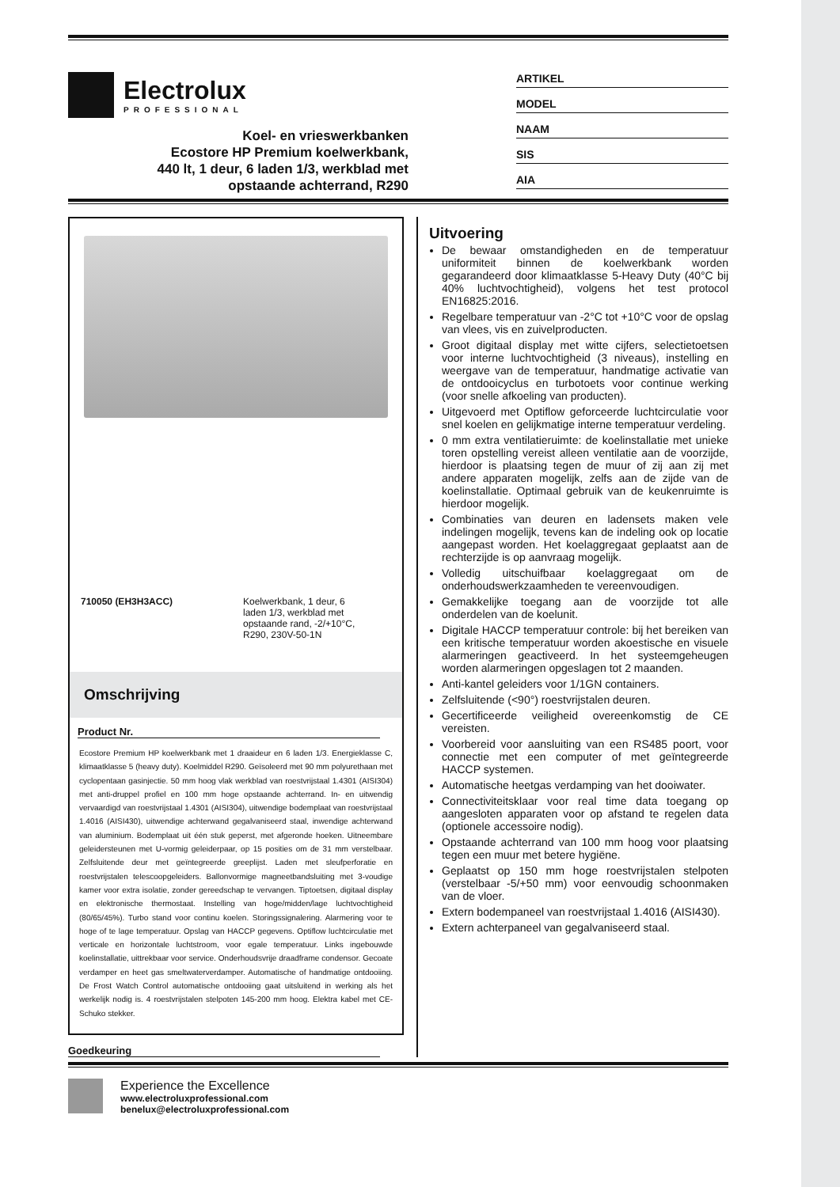Electrolux
PROFESSIONAL
Koel- en vrieswerkbanken
Ecostore HP Premium koelwerkbank,
440 lt, 1 deur, 6 laden 1/3, werkblad met
opstaande achterrand, R290
ARTIKEL
MODEL
NAAM
SIS
AIA
710050 (EH3H3ACC) Koelwerkbank, 1 deur, 6
laden 1/3, werkblad met
opstaande rand, -2/+10°C,
R290, 230V-50-1N
Omschrijving
Product Nr.
Ecostore Premium HP koelwerkbank met 1 draaideur en 6 laden 1/3. Energieklasse C, klimaatklasse 5 (heavy duty). Koelmiddel R290. Geïsoleerd met 90 mm polyurethaan met cyclopentaan gasinjectie. 50 mm hoog vlak werkblad van roestvrijstaal 1.4301 (AISI304) met anti-druppel profiel en 100 mm hoge opstaande achterrand. In- en uitwendig vervaardigd van roestvrijstaal 1.4301 (AISI304), uitwendige bodemplaat van roestvrijstaal 1.4016 (AISI430), uitwendige achterwand gegalvaniseerd staal, inwendige achterwand van aluminium. Bodemplaat uit één stuk geperst, met afgeronde hoeken. Uitneembare geleidersteunen met U-vormig geleiderpaar, op 15 posities om de 31 mm verstelbaar. Zelfsluitende deur met geïntegreerde greeplijst. Laden met sleufperforatie en roestvrijstalen telescoopgeleiders. Ballonvormige magneetbandsluiting met 3-voudige kamer voor extra isolatie, zonder gereedschap te vervangen. Tiptoetsen, digitaal display en elektronische thermostaat. Instelling van hoge/midden/lage luchtvochtigheid (80/65/45%). Turbo stand voor continu koelen. Storingssignalering. Alarmering voor te hoge of te lage temperatuur. Opslag van HACCP gegevens. Optiflow luchtcirculatie met verticale en horizontale luchtstroom, voor egale temperatuur. Links ingebouwde koelinstallatie, uittrekbaar voor service. Onderhoudsvrije draadframe condensor. Gecoate verdamper en heet gas smeltwaterverdamper. Automatische of handmatige ontdooiing. De Frost Watch Control automatische ontdooiing gaat uitsluitend in werking als het werkelijk nodig is. 4 roestvrijstalen stelpoten 145-200 mm hoog. Elektra kabel met CE-Schuko stekker.
Goedkeuring
Uitvoering
De bewaar omstandigheden en de temperatuur uniformiteit binnen de koelwerkbank worden gegarandeerd door klimaatklasse 5-Heavy Duty (40°C bij 40% luchtvochtigheid), volgens het test protocol EN16825:2016.
Regelbare temperatuur van -2°C tot +10°C voor de opslag van vlees, vis en zuivelproducten.
Groot digitaal display met witte cijfers, selectietoetsen voor interne luchtvochtigheid (3 niveaus), instelling en weergave van de temperatuur, handmatige activatie van de ontdooicyclus en turbotoets voor continue werking (voor snelle afkoeling van producten).
Uitgevoerd met Optiflow geforceerde luchtcirculatie voor snel koelen en gelijkmatige interne temperatuur verdeling.
0 mm extra ventilatieruimte: de koelinstallatie met unieke toren opstelling vereist alleen ventilatie aan de voorzijde, hierdoor is plaatsing tegen de muur of zij aan zij met andere apparaten mogelijk, zelfs aan de zijde van de koelinstallatie. Optimaal gebruik van de keukenruimte is hierdoor mogelijk.
Combinaties van deuren en ladensets maken vele indelingen mogelijk, tevens kan de indeling ook op locatie aangepast worden. Het koelaggregaat geplaatst aan de rechterzijde is op aanvraag mogelijk.
Volledig uitschuifbaar koelaggregaat om de onderhoudswerkzaamheden te vereenvoudigen.
Gemakkelijke toegang aan de voorzijde tot alle onderdelen van de koelunit.
Digitale HACCP temperatuur controle: bij het bereiken van een kritische temperatuur worden akoestische en visuele alarmeringen geactiveerd. In het systeemgeheugen worden alarmeringen opgeslagen tot 2 maanden.
Anti-kantel geleiders voor 1/1GN containers.
Zelfsluitende (<90°) roestvrijstalen deuren.
Gecertificeerde veiligheid overeenkomstig de CE vereisten.
Voorbereid voor aansluiting van een RS485 poort, voor connectie met een computer of met geïntegreerde HACCP systemen.
Automatische heetgas verdamping van het dooiwater.
Connectiviteitsklaar voor real time data toegang op aangesloten apparaten voor op afstand te regelen data (optionele accessoire nodig).
Opstaande achterrand van 100 mm hoog voor plaatsing tegen een muur met betere hygiëne.
Geplaatst op 150 mm hoge roestvrijstalen stelpoten (verstelbaar -5/+50 mm) voor eenvoudig schoonmaken van de vloer.
Extern bodempaneel van roestvrijstaal 1.4016 (AISI430).
Extern achterpaneel van gegalvaniseerd staal.
Experience the Excellence
www.electroluxprofessional.com
benelux@electroluxprofessional.com